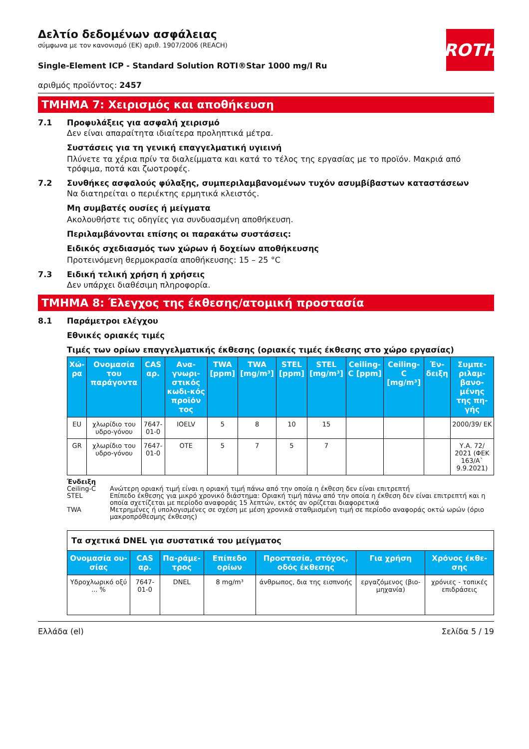ROTH
Δελτίο δεδομένων ασφάλειας
σύμφωνα με τον κανονισμό (ΕΚ) αριθ. 1907/2006 (REACH)
Single-Element ICP - Standard Solution ROTI®Star 1000 mg/l Ru
αριθμός προϊόντος: 2457
ΤΜΗΜΑ 7: Χειρισμός και αποθήκευση
7.1 Προφυλάξεις για ασφαλή χειρισμό
Δεν είναι απαραίτητα ιδιαίτερα προληπτικά μέτρα.
Συστάσεις για τη γενική επαγγελματική υγιεινή
Πλύνετε τα χέρια πρίν τα διαλείμματα και κατά το τέλος της εργασίας με το προϊόν. Μακριά από τρόφιμα, ποτά και ζωοτροφές.
7.2 Συνθήκες ασφαλούς φύλαξης, συμπεριλαμβανομένων τυχόν ασυμβίβαστων καταστάσεων
Να διατηρείται ο περιέκτης ερμητικά κλειστός.
Μη συμβατές ουσίες ή μείγματα
Ακολουθήστε τις οδηγίες για συνδυασμένη αποθήκευση.
Περιλαμβάνονται επίσης οι παρακάτω συστάσεις:
Ειδικός σχεδιασμός των χώρων ή δοχείων αποθήκευσης
Προτεινόμενη θερμοκρασία αποθήκευσης: 15 – 25 °C
7.3 Ειδική τελική χρήση ή χρήσεις
Δεν υπάρχει διαθέσιμη πληροφορία.
ΤΜΗΜΑ 8: Έλεγχος της έκθεσης/ατομική προστασία
8.1 Παράμετροι ελέγχου
Εθνικές οριακές τιμές
Τιμές των ορίων επαγγελματικής έκθεσης (οριακές τιμές έκθεσης στο χώρο εργασίας)
| Χώ-ρα | Ονομασία του παράγοντα | CAS αρ. | Ανα-γνωρι-στικός κωδι-κός προϊόν τος | TWA [ppm] | TWA [mg/m³] | STEL [ppm] | STEL [mg/m³] | Ceiling-C [ppm] | Ceiling-C [mg/m³] | Έν-δειξη | Συμπε-ριλαμ-βανο-μένης της πη-γής |
| --- | --- | --- | --- | --- | --- | --- | --- | --- | --- | --- | --- |
| EU | χλωρίδιο του υδρο-γόνου | 7647-01-0 | IOELV | 5 | 8 | 10 | 15 | | | | 2000/39/ ΕΚ |
| GR | χλωρίδιο του υδρο-γόνου | 7647-01-0 | OTE | 5 | 7 | 5 | 7 | | | | Υ.Α. 72/ 2021 (ΦΕΚ 163/Α` 9.9.2021) |
Ένδειξη
Ceiling-C Ανώτερη οριακή τιμή είναι η οριακή τιμή πάνω από την οποία η έκθεση δεν είναι επιτρεπτή
STEL Επίπεδο έκθεσης για μικρό χρονικό διάστημα: Οριακή τιμή πάνω από την οποία η έκθεση δεν είναι επιτρεπτή και η οποία σχετίζεται με περίοδο αναφοράς 15 λεπτών, εκτός αν ορίζεται διαφορετικά
TWA Μετρημένες ή υπολογισμένες σε σχέση με μέση χρονικά σταθμισμένη τιμή σε περίοδο αναφοράς οκτώ ωρών (όριο μακροπρόθεσμης έκθεσης)
| Τα σχετικά DNEL για συστατικά του μείγματος | | | | | | |
| Ονομασία ου-σίας | CAS αρ. | Πα-ράμε-τρος | Επίπεδο ορίων | Προστασία, στόχος, οδός έκθεσης | Για χρήση | Χρόνος έκθε-σης |
| Υδροχλωρικό οξύ ... % | 7647-01-0 | DNEL | 8 mg/m³ | άνθρωπος, δια της εισπνοής | εργαζόμενος (βιο-μηχανία) | χρόνιες - τοπικές επιδράσεις |
Ελλάδα (el) Σελίδα 5 / 19